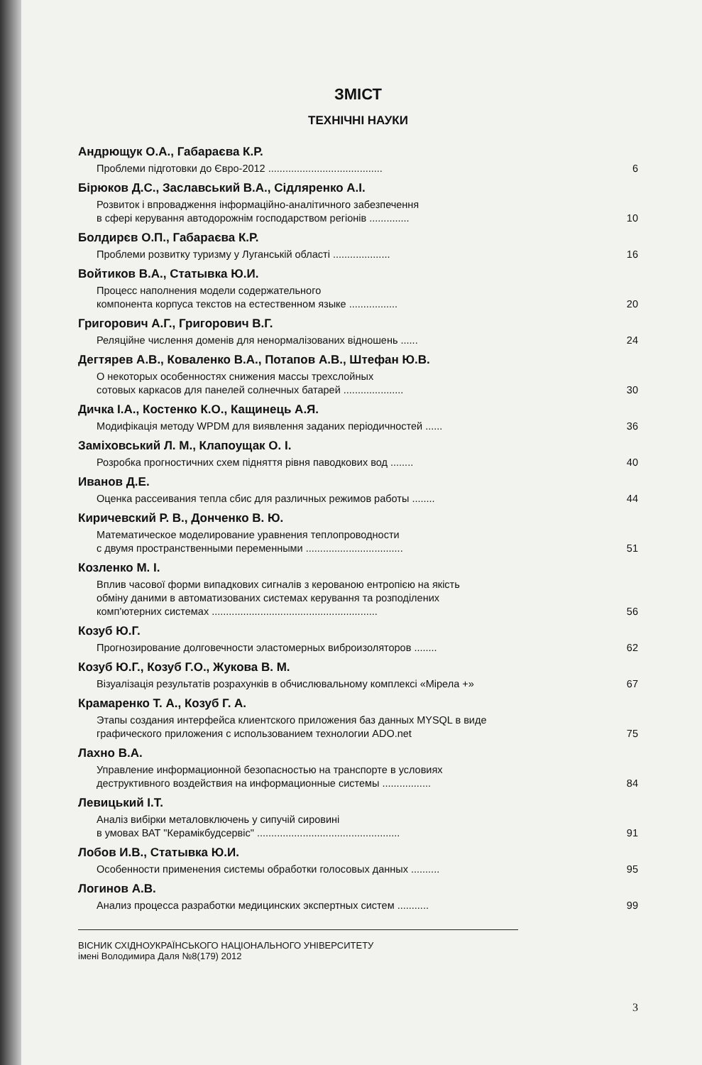ЗМІСТ
ТЕХНІЧНІ НАУКИ
Андрющук О.А., Габараєва К.Р.
Проблеми підготовки до Євро-2012 ........................................ 6
Бірюков Д.С., Заславський В.А., Сідляренко А.І.
Розвиток і впровадження інформаційно-аналітичного забезпечення
в сфері керування автодорожнім господарством регіонів .............. 10
Болдирєв О.П., Габараєва К.Р.
Проблеми розвитку туризму у Луганській області .................... 16
Войтиков В.А., Статывка Ю.И.
Процесс наполнения модели содержательного
компонента корпуса текстов на естественном языке ................. 20
Григорович А.Г., Григорович В.Г.
Реляційне числення доменів для ненормалізованих відношень ...... 24
Дегтярев А.В., Коваленко В.А., Потапов А.В., Штефан Ю.В.
О некоторых особенностях снижения массы трехслойных
сотовых каркасов для панелей солнечных батарей ..................... 30
Дичка І.А., Костенко К.О., Кащинець А.Я.
Модифікація методу WPDM для виявлення заданих періодичностей ...... 36
Заміховський Л. М., Клапоущак О. І.
Розробка прогностичних схем підняття рівня паводкових вод ........ 40
Иванов Д.Е.
Оценка рассеивания тепла сбис для различных режимов работы ........ 44
Киричевский Р. В., Донченко В. Ю.
Математическое моделирование уравнения теплопроводности
с двумя пространственными переменными .................................. 51
Козленко М. І.
Вплив часової форми випадкових сигналів з керованою ентропією на якість
обміну даними в автоматизованих системах керування та розподілених
комп'ютерних системах .......................................................... 56
Козуб Ю.Г.
Прогнозирование долговечности эластомерных виброизоляторов ........ 62
Козуб Ю.Г., Козуб Г.О., Жукова В. М.
Візуалізація результатів розрахунків в обчислювальному комплексі «Мірела +» 67
Крамаренко Т. А., Козуб Г. А.
Этапы создания интерфейса клиентского приложения баз данных MYSQL в виде
графического приложения с использованием технологии ADO.net 75
Лахно В.А.
Управление информационной безопасностью на транспорте в условиях
деструктивного воздействия на информационные системы ................. 84
Левицький І.Т.
Аналіз вибірки металовключень у сипучій сировині
в умовах ВАТ "Керамікбудсервіс" .................................................. 91
Лобов И.В., Статывка Ю.И.
Особенности применения системы обработки голосовых данных .......... 95
Логинов А.В.
Анализ процесса разработки медицинских экспертных систем ........... 99
ВІСНИК СХІДНОУКРАЇНСЬКОГО НАЦІОНАЛЬНОГО УНІВЕРСИТЕТУ
імені Володимира Даля №8(179) 2012
3